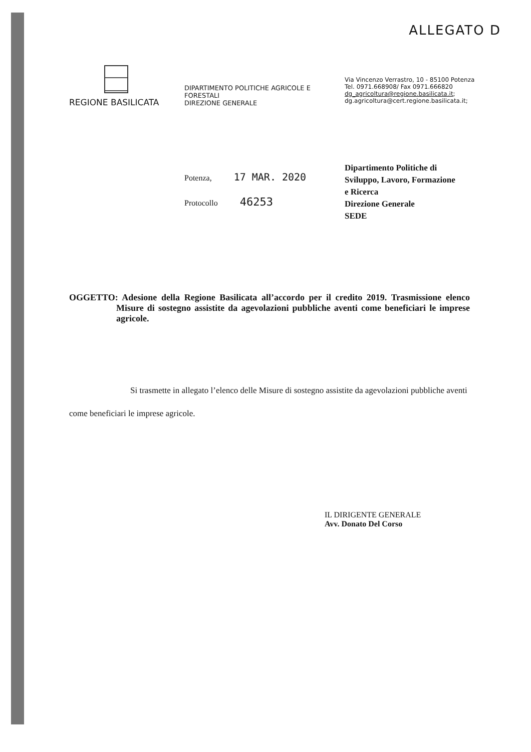ALLEGATO D
REGIONE BASILICATA
DIPARTIMENTO POLITICHE AGRICOLE E FORESTALI
DIREZIONE GENERALE
Via Vincenzo Verrastro, 10 - 85100 Potenza
Tel. 0971.668908/ Fax 0971.666820
dg_agricoltura@regione.basilicata.it;
dg.agricoltura@cert.regione.basilicata.it;
Potenza, 17 MAR. 2020
Protocollo 46253
Dipartimento Politiche di
Sviluppo, Lavoro, Formazione
e Ricerca
Direzione Generale
SEDE
OGGETTO: Adesione della Regione Basilicata all’accordo per il credito 2019. Trasmissione elenco Misure di sostegno assistite da agevolazioni pubbliche aventi come beneficiari le imprese agricole.
Si trasmette in allegato l’elenco delle Misure di sostegno assistite da agevolazioni pubbliche aventi come beneficiari le imprese agricole.
IL DIRIGENTE GENERALE
Avv. Donato Del Corso